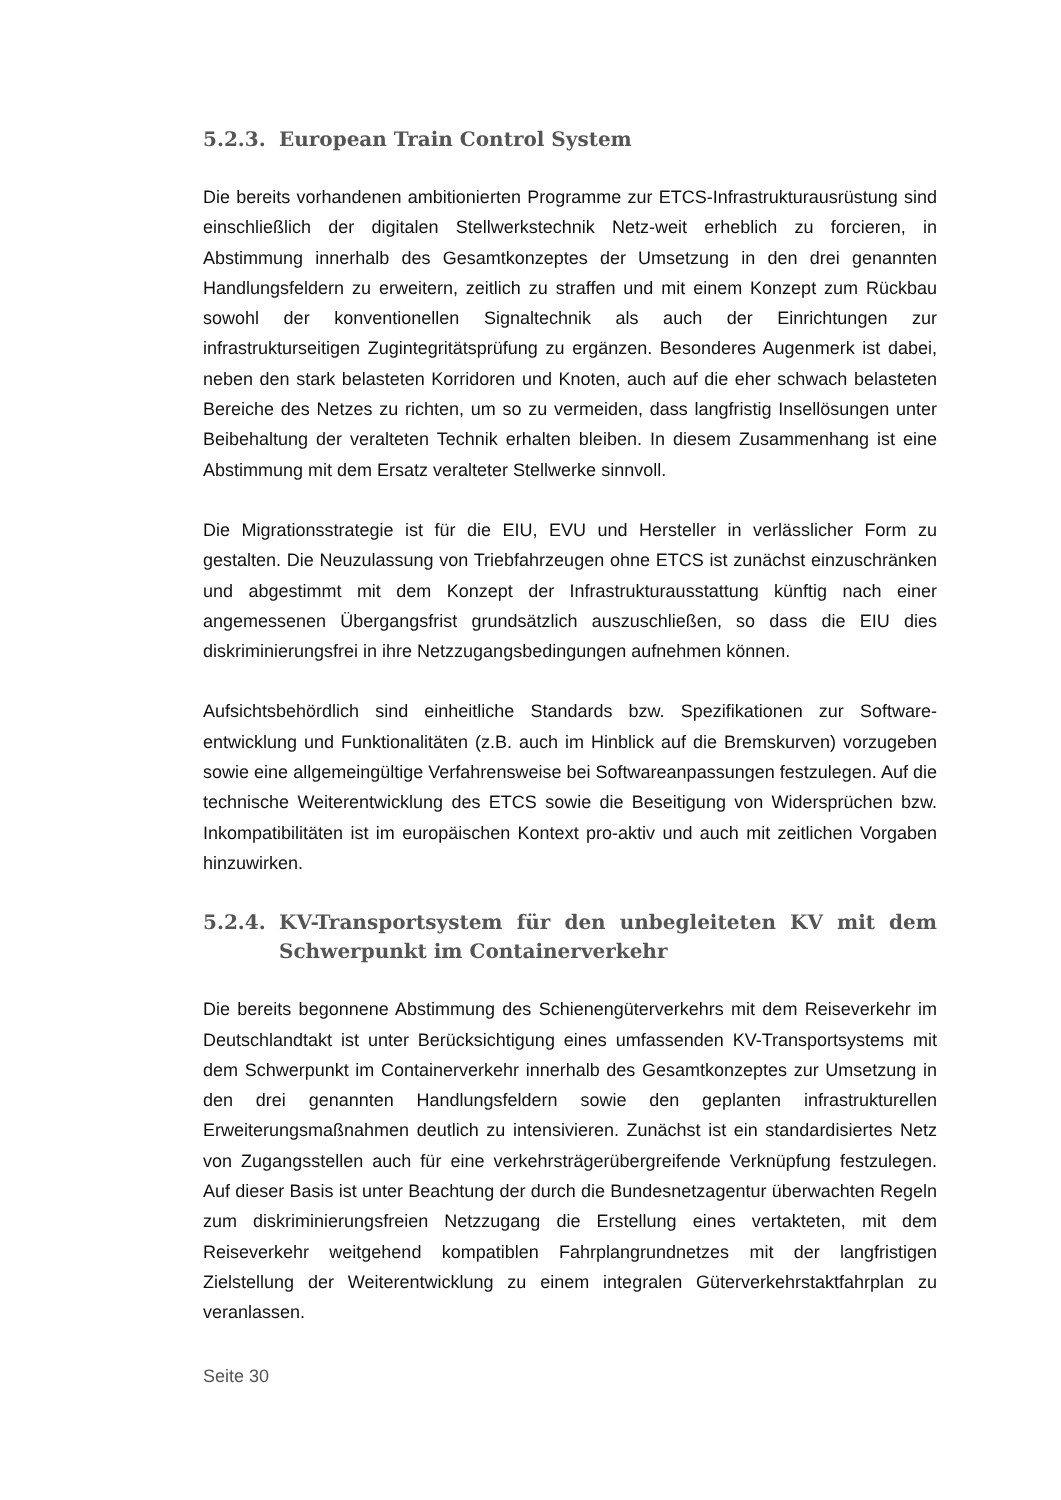5.2.3. European Train Control System
Die bereits vorhandenen ambitionierten Programme zur ETCS-Infrastruktur­ausrüstung sind einschließlich der digitalen Stellwerkstechnik Netz-weit erheblich zu forcieren, in Abstimmung innerhalb des Gesamtkonzeptes der Umsetzung in den drei genannten Handlungsfeldern zu erweitern, zeitlich zu straffen und mit einem Konzept zum Rückbau sowohl der konventionellen Signaltechnik als auch der Ein­richtungen zur infrastrukturseitigen Zugintegritätsprüfung zu ergänzen. Besonderes Augenmerk ist dabei, neben den stark belasteten Korridoren und Knoten, auch auf die eher schwach belasteten Bereiche des Netzes zu richten, um so zu vermeiden, dass langfristig Insellösungen unter Beibehaltung der veralteten Technik erhalten bleiben. In diesem Zusammenhang ist eine Abstimmung mit dem Ersatz veralteter Stellwerke sinnvoll.
Die Migrationsstrategie ist für die EIU, EVU und Hersteller in verlässlicher Form zu gestalten. Die Neuzulassung von Triebfahrzeugen ohne ETCS ist zunächst einzu­schränken und abgestimmt mit dem Konzept der Infrastrukturausstattung künftig nach einer angemessenen Übergangsfrist grundsätzlich auszuschließen, so dass die EIU dies diskriminierungsfrei in ihre Netzzugangsbedingungen aufnehmen können.
Aufsichtsbehördlich sind einheitliche Standards bzw. Spezifikationen zur Software­entwicklung und Funktionalitäten (z.B. auch im Hinblick auf die Bremskurven) vor­zugeben sowie eine allgemeingültige Verfahrensweise bei Softwareanpassungen festzulegen. Auf die technische Weiterentwicklung des ETCS sowie die Beseitigung von Widersprüchen bzw. Inkompatibilitäten ist im europäischen Kontext pro-aktiv und auch mit zeitlichen Vorgaben hinzuwirken.
5.2.4. KV-Transportsystem für den unbegleiteten KV mit dem Schwer­punkt im Containerverkehr
Die bereits begonnene Abstimmung des Schienengüterverkehrs mit dem Reisever­kehr im Deutschlandtakt ist unter Berücksichtigung eines umfassenden KV-Transportsystems mit dem Schwerpunkt im Containerverkehr innerhalb des Ge­samtkonzeptes zur Umsetzung in den drei genannten Handlungsfeldern sowie den geplanten infrastrukturellen Erweiterungsmaßnahmen deutlich zu intensivieren. Zunächst ist ein standardisiertes Netz von Zugangsstellen auch für eine verkehrsträ­gerübergreifende Verknüpfung festzulegen. Auf dieser Basis ist unter Beachtung der durch die Bundesnetzagentur überwachten Regeln zum diskriminierungsfreien Netzzugang die Erstellung eines vertakteten, mit dem Reiseverkehr weitgehend kompatiblen Fahrplangrundnetzes mit der langfristigen Zielstellung der Weiterent­wicklung zu einem integralen Güterverkehrstaktfahrplan zu veranlassen.
Seite 30